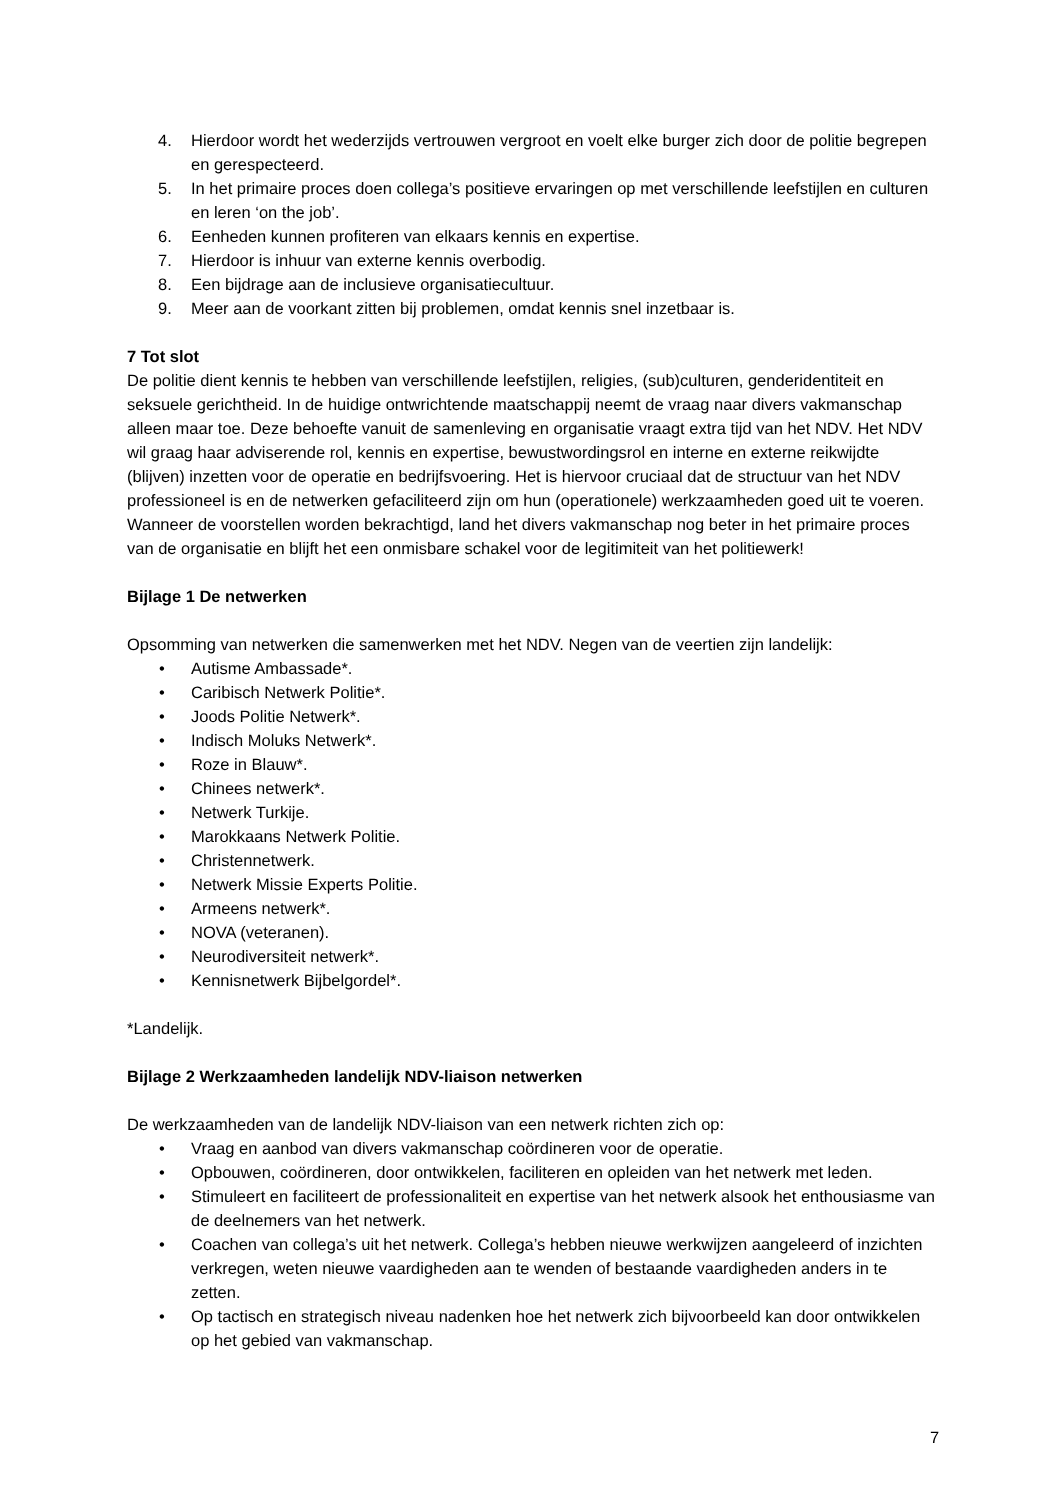4. Hierdoor wordt het wederzijds vertrouwen vergroot en voelt elke burger zich door de politie begrepen en gerespecteerd.
5. In het primaire proces doen collega’s positieve ervaringen op met verschillende leefstijlen en culturen en leren ‘on the job’.
6. Eenheden kunnen profiteren van elkaars kennis en expertise.
7. Hierdoor is inhuur van externe kennis overbodig.
8. Een bijdrage aan de inclusieve organisatiecultuur.
9. Meer aan de voorkant zitten bij problemen, omdat kennis snel inzetbaar is.
7 Tot slot
De politie dient kennis te hebben van verschillende leefstijlen, religies, (sub)culturen, genderidentiteit en seksuele gerichtheid. In de huidige ontwrichtende maatschappij neemt de vraag naar divers vakmanschap alleen maar toe. Deze behoefte vanuit de samenleving en organisatie vraagt extra tijd van het NDV. Het NDV wil graag haar adviserende rol, kennis en expertise, bewustwordingsrol en interne en externe reikwijdte (blijven) inzetten voor de operatie en bedrijfsvoering. Het is hiervoor cruciaal dat de structuur van het NDV professioneel is en de netwerken gefaciliteerd zijn om hun (operationele) werkzaamheden goed uit te voeren. Wanneer de voorstellen worden bekrachtigd, land het divers vakmanschap nog beter in het primaire proces van de organisatie en blijft het een onmisbare schakel voor de legitimiteit van het politiewerk!
Bijlage 1 De netwerken
Opsomming van netwerken die samenwerken met het NDV. Negen van de veertien zijn landelijk:
• Autisme Ambassade*.
• Caribisch Netwerk Politie*.
• Joods Politie Netwerk*.
• Indisch Moluks Netwerk*.
• Roze in Blauw*.
• Chinees netwerk*.
• Netwerk Turkije.
• Marokkaans Netwerk Politie.
• Christennetwerk.
• Netwerk Missie Experts Politie.
• Armeens netwerk*.
• NOVA (veteranen).
• Neurodiversiteit netwerk*.
• Kennisnetwerk Bijbelgordel*.
*Landelijk.
Bijlage 2 Werkzaamheden landelijk NDV-liaison netwerken
De werkzaamheden van de landelijk NDV-liaison van een netwerk richten zich op:
• Vraag en aanbod van divers vakmanschap coördineren voor de operatie.
• Opbouwen, coördineren, door ontwikkelen, faciliteren en opleiden van het netwerk met leden.
• Stimuleert en faciliteert de professionaliteit en expertise van het netwerk alsook het enthousiasme van de deelnemers van het netwerk.
• Coachen van collega’s uit het netwerk. Collega’s hebben nieuwe werkwijzen aangeleerd of inzichten verkregen, weten nieuwe vaardigheden aan te wenden of bestaande vaardigheden anders in te zetten.
• Op tactisch en strategisch niveau nadenken hoe het netwerk zich bijvoorbeeld kan door ontwikkelen op het gebied van vakmanschap.
7